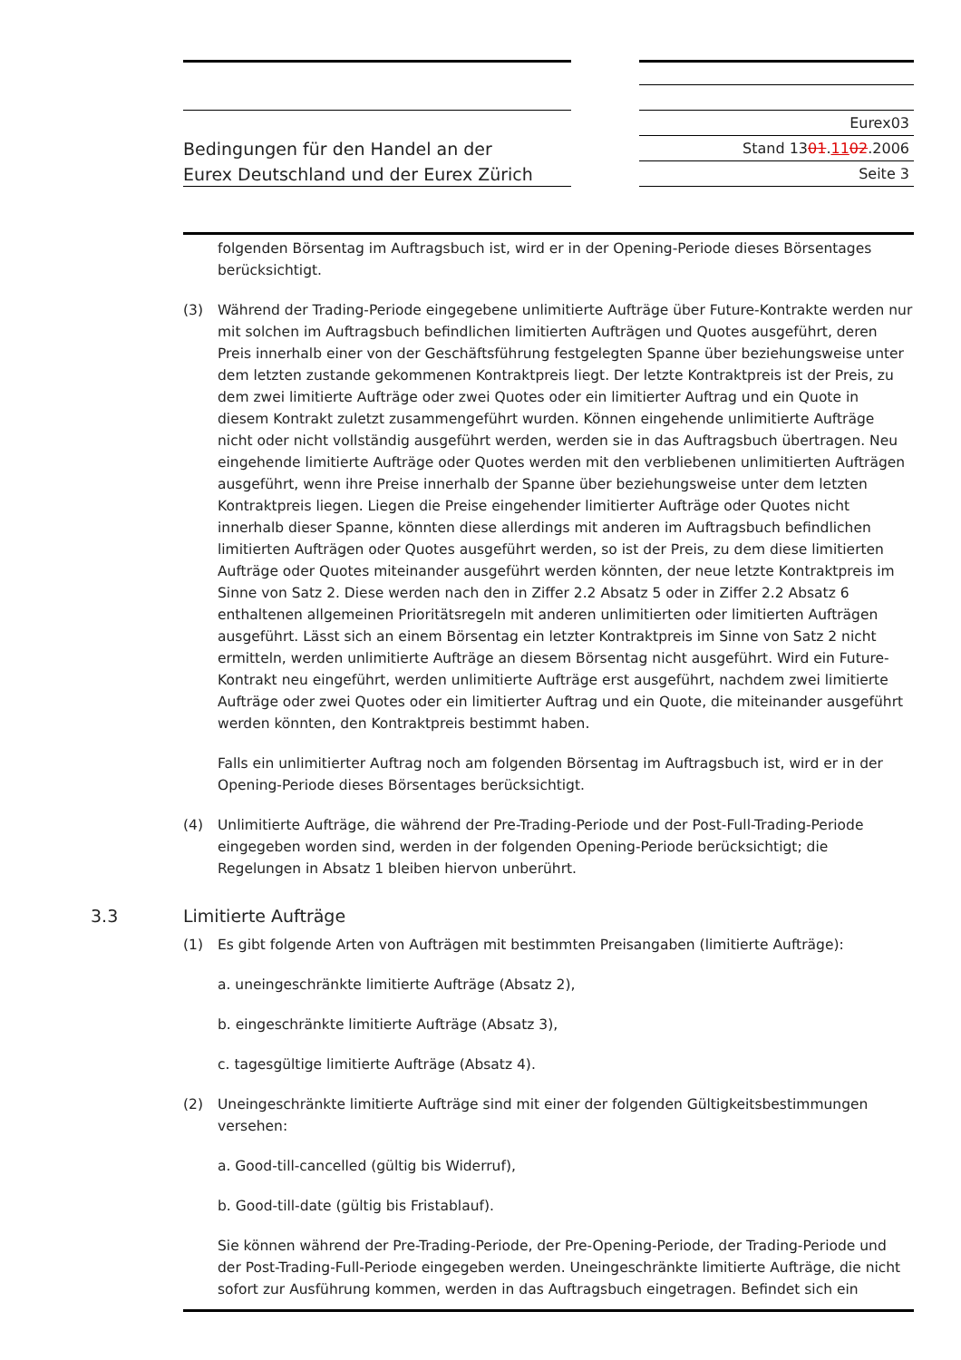Bedingungen für den Handel an der
Eurex Deutschland und der Eurex Zürich
Eurex03
Stand 1301.1102.2006
Seite 3
folgenden Börsentag im Auftragsbuch ist, wird er in der Opening-Periode dieses Börsentages berücksichtigt.
(3) Während der Trading-Periode eingegebene unlimitierte Aufträge über Future-Kontrakte werden nur mit solchen im Auftragsbuch befindlichen limitierten Aufträgen und Quotes ausgeführt, deren Preis innerhalb einer von der Geschäftsführung festgelegten Spanne über beziehungsweise unter dem letzten zustande gekommenen Kontraktpreis liegt. Der letzte Kontraktpreis ist der Preis, zu dem zwei limitierte Aufträge oder zwei Quotes oder ein limitierter Auftrag und ein Quote in diesem Kontrakt zuletzt zusammengeführt wurden. Können eingehende unlimitierte Aufträge nicht oder nicht vollständig ausgeführt werden, werden sie in das Auftragsbuch übertragen. Neu eingehende limitierte Aufträge oder Quotes werden mit den verbliebenen unlimitierten Aufträgen ausgeführt, wenn ihre Preise innerhalb der Spanne über beziehungsweise unter dem letzten Kontraktpreis liegen. Liegen die Preise eingehender limitierter Aufträge oder Quotes nicht innerhalb dieser Spanne, könnten diese allerdings mit anderen im Auftragsbuch befindlichen limitierten Aufträgen oder Quotes ausgeführt werden, so ist der Preis, zu dem diese limitierten Aufträge oder Quotes miteinander ausgeführt werden könnten, der neue letzte Kontraktpreis im Sinne von Satz 2. Diese werden nach den in Ziffer 2.2 Absatz 5 oder in Ziffer 2.2 Absatz 6 enthaltenen allgemeinen Prioritätsregeln mit anderen unlimitierten oder limitierten Aufträgen ausgeführt. Lässt sich an einem Börsentag ein letzter Kontraktpreis im Sinne von Satz 2 nicht ermitteln, werden unlimitierte Aufträge an diesem Börsentag nicht ausgeführt. Wird ein Future-Kontrakt neu eingeführt, werden unlimitierte Aufträge erst ausgeführt, nachdem zwei limitierte Aufträge oder zwei Quotes oder ein limitierter Auftrag und ein Quote, die miteinander ausgeführt werden könnten, den Kontraktpreis bestimmt haben.
Falls ein unlimitierter Auftrag noch am folgenden Börsentag im Auftragsbuch ist, wird er in der Opening-Periode dieses Börsentages berücksichtigt.
(4) Unlimitierte Aufträge, die während der Pre-Trading-Periode und der Post-Full-Trading-Periode eingegeben worden sind, werden in der folgenden Opening-Periode berücksichtigt; die Regelungen in Absatz 1 bleiben hiervon unberührt.
3.3 Limitierte Aufträge
(1) Es gibt folgende Arten von Aufträgen mit bestimmten Preisangaben (limitierte Aufträge):
a. uneingeschränkte limitierte Aufträge (Absatz 2),
b. eingeschränkte limitierte Aufträge (Absatz 3),
c. tagesgültige limitierte Aufträge (Absatz 4).
(2) Uneingeschränkte limitierte Aufträge sind mit einer der folgenden Gültigkeitsbestimmungen versehen:
a. Good-till-cancelled (gültig bis Widerruf),
b. Good-till-date (gültig bis Fristablauf).
Sie können während der Pre-Trading-Periode, der Pre-Opening-Periode, der Trading-Periode und der Post-Trading-Full-Periode eingegeben werden. Uneingeschränkte limitierte Aufträge, die nicht sofort zur Ausführung kommen, werden in das Auftragsbuch eingetragen. Befindet sich ein